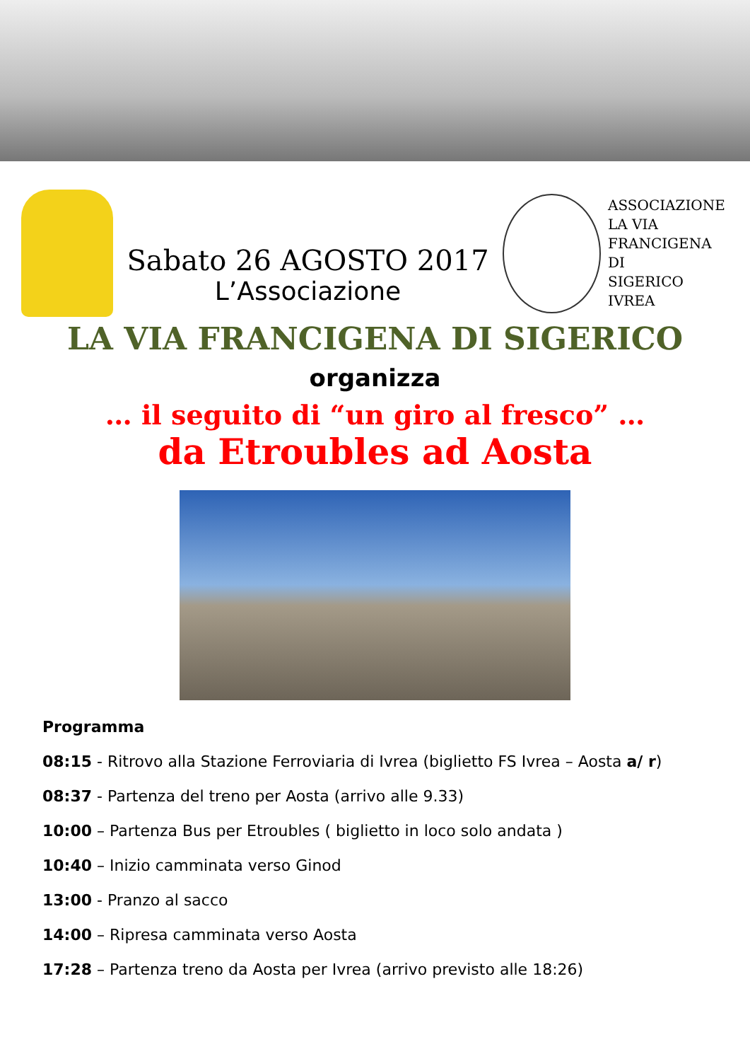Sabato 26 AGOSTO 2017
L’Associazione
ASSOCIAZIONE
LA VIA
FRANCIGENA
DI
SIGERICO
IVREA
LA VIA FRANCIGENA DI SIGERICO
organizza
… il seguito di “un giro al fresco” …
da Etroubles ad Aosta
Programma
08:15 - Ritrovo alla Stazione Ferroviaria di Ivrea (biglietto FS Ivrea – Aosta a/ r)
08:37 - Partenza del treno per Aosta (arrivo alle 9.33)
10:00 – Partenza Bus per Etroubles ( biglietto in loco solo andata )
10:40 – Inizio camminata verso Ginod
13:00 - Pranzo al sacco
14:00 – Ripresa camminata verso Aosta
17:28 – Partenza treno da Aosta per Ivrea (arrivo previsto alle 18:26)